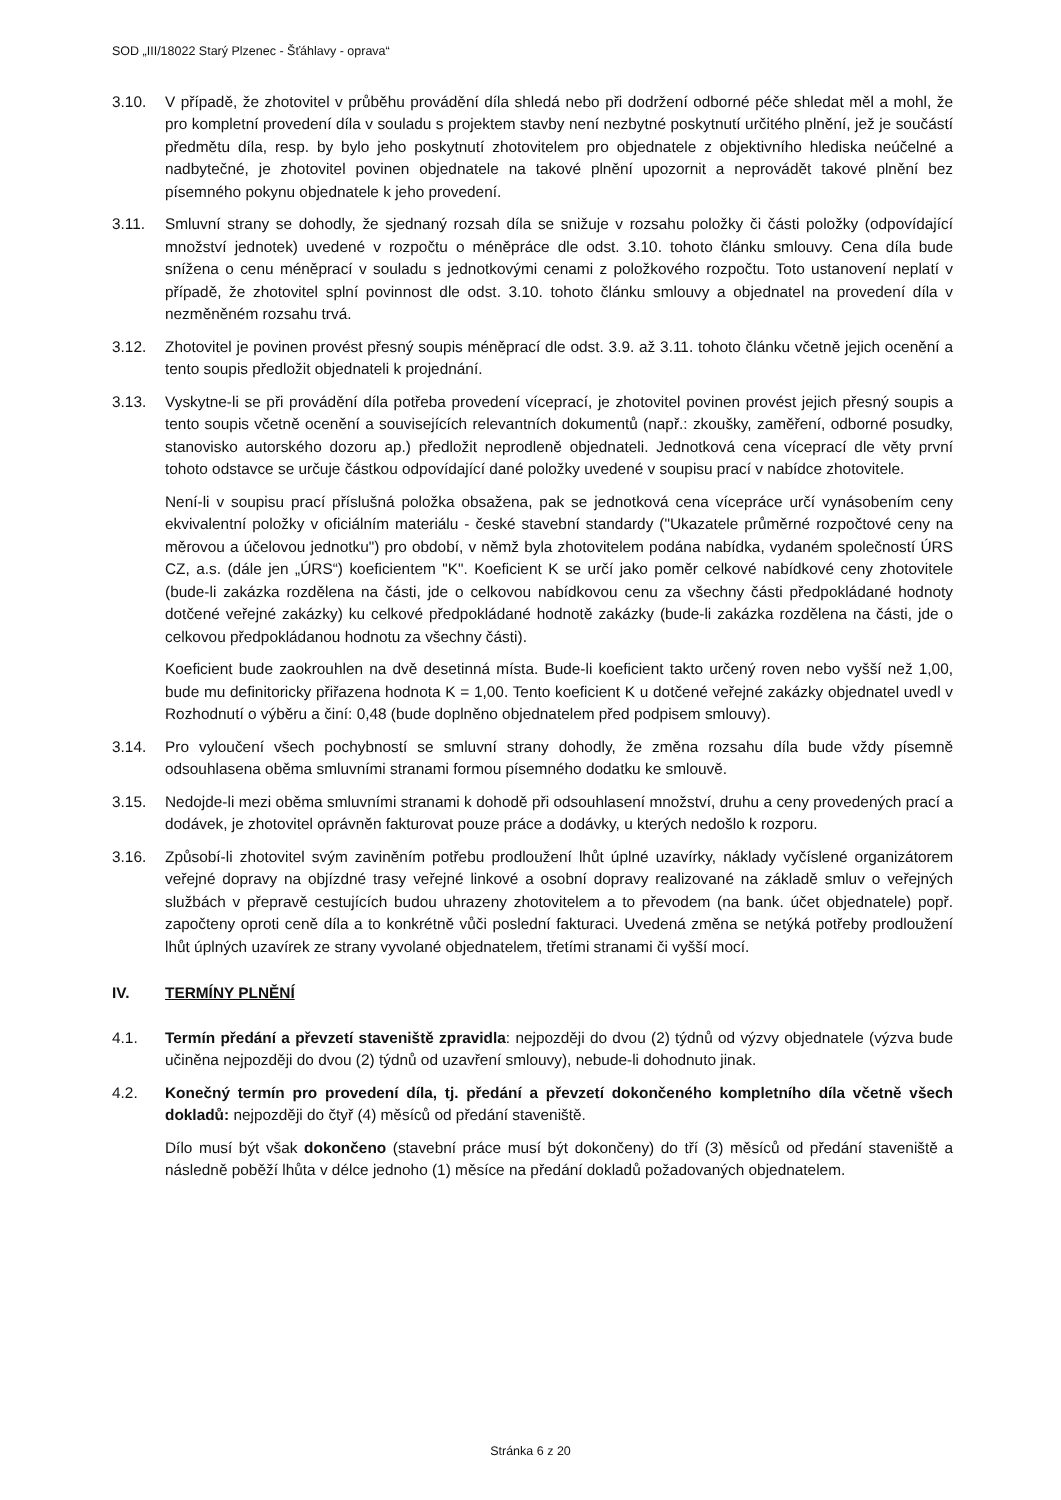SOD „III/18022 Starý Plzenec - Šťáhlavy - oprava“
3.10. V případě, že zhotovitel v průběhu provádění díla shledá nebo při dodržení odborné péče shledat měl a mohl, že pro kompletní provedení díla v souladu s projektem stavby není nezbytné poskytnutí určitého plnění, jež je součástí předmětu díla, resp. by bylo jeho poskytnutí zhotovitelem pro objednatele z objektivního hlediska neúčelné a nadbytečné, je zhotovitel povinen objednatele na takové plnění upozornit a neprovádět takové plnění bez písemného pokynu objednatele k jeho provedení.
3.11. Smluvní strany se dohodly, že sjednaný rozsah díla se snižuje v rozsahu položky či části položky (odpovídající množství jednotek) uvedené v rozpočtu o méněpráce dle odst. 3.10. tohoto článku smlouvy. Cena díla bude snížena o cenu méněprací v souladu s jednotkovými cenami z položkového rozpočtu. Toto ustanovení neplatí v případě, že zhotovitel splní povinnost dle odst. 3.10. tohoto článku smlouvy a objednatel na provedení díla v nezměněném rozsahu trvá.
3.12. Zhotovitel je povinen provést přesný soupis méněprací dle odst. 3.9. až 3.11. tohoto článku včetně jejich ocenění a tento soupis předložit objednateli k projednání.
3.13. Vyskytne-li se při provádění díla potřeba provedení víceprací, je zhotovitel povinen provést jejich přesný soupis a tento soupis včetně ocenění a souvisejících relevantních dokumentů (např.: zkoušky, zaměření, odborné posudky, stanovisko autorského dozoru ap.) předložit neprodleně objednateli. Jednotková cena víceprací dle věty první tohoto odstavce se určuje částkou odpovídající dané položky uvedené v soupisu prací v nabídce zhotovitele.
Není-li v soupisu prací příslušná položka obsažena, pak se jednotková cena vícepráce určí vynásobením ceny ekvivalentní položky v oficiálním materiálu - české stavební standardy ("Ukazatele průměrné rozpočtové ceny na měrovou a účelovou jednotku") pro období, v němž byla zhotovitelem podána nabídka, vydaném společností ÚRS CZ, a.s. (dále jen „ÚRS“) koeficientem "K". Koeficient K se určí jako poměr celkové nabídkové ceny zhotovitele (bude-li zakázka rozdělena na části, jde o celkovou nabídkovou cenu za všechny části předpokládané hodnoty dotčené veřejné zakázky) ku celkové předpokládané hodnotě zakázky (bude-li zakázka rozdělena na části, jde o celkovou předpokládanou hodnotu za všechny části).
Koeficient bude zaokrouhlen na dvě desetinná místa. Bude-li koeficient takto určený roven nebo vyšší než 1,00, bude mu definitoricky přiřazena hodnota K = 1,00. Tento koeficient K u dotčené veřejné zakázky objednatel uvedl v Rozhodnutí o výběru a činí: 0,48 (bude doplněno objednatelem před podpisem smlouvy).
3.14. Pro vyloučení všech pochybností se smluvní strany dohodly, že změna rozsahu díla bude vždy písemně odsouhlasena oběma smluvními stranami formou písemného dodatku ke smlouvě.
3.15. Nedojde-li mezi oběma smluvními stranami k dohodě při odsouhlasení množství, druhu a ceny provedených prací a dodávek, je zhotovitel oprávněn fakturovat pouze práce a dodávky, u kterých nedošlo k rozporu.
3.16. Způsobí-li zhotovitel svým zaviněním potřebu prodloužení lhůt úplné uzavírky, náklady vyčíslené organizátorem veřejné dopravy na objízdné trasy veřejné linkové a osobní dopravy realizované na základě smluv o veřejných službách v přepravě cestujících budou uhrazeny zhotovitelem a to převodem (na bank. účet objednatele) popř. započteny oproti ceně díla a to konkrétně vůči poslední fakturaci. Uvedená změna se netýká potřeby prodloužení lhůt úplných uzavírek ze strany vyvolané objednatelem, třetími stranami či vyšší mocí.
IV. TERMÍNY PLNĚNÍ
4.1. Termín předání a převzetí staveniště zpravidla: nejpozději do dvou (2) týdnů od výzvy objednatele (výzva bude učiněna nejpozději do dvou (2) týdnů od uzavření smlouvy), nebude-li dohodnuto jinak.
4.2. Konečný termín pro provedení díla, tj. předání a převzetí dokončeného kompletního díla včetně všech dokladů: nejpozději do čtyř (4) měsíců od předání staveniště.
Dílo musí být však dokončeno (stavební práce musí být dokončeny) do tří (3) měsíců od předání staveniště a následně poběží lhůta v délce jednoho (1) měsíce na předání dokladů požadovaných objednatelem.
Stránka 6 z 20